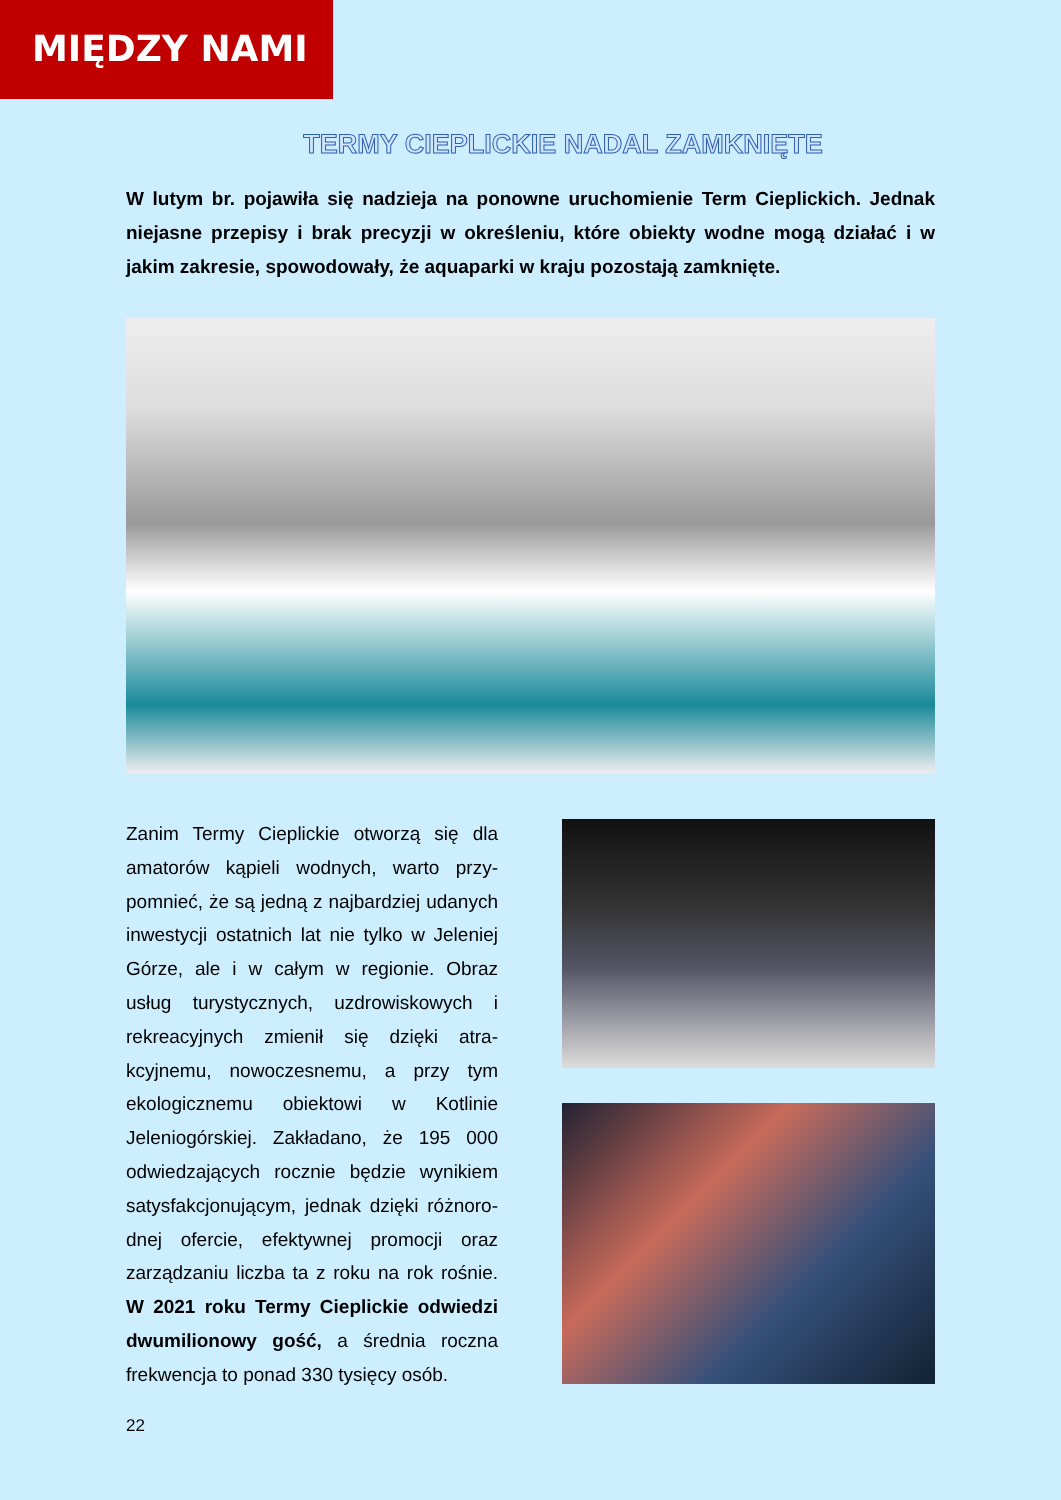MIĘDZY NAMI
TERMY CIEPLICKIE NADAL ZAMKNIĘTE
W lutym br. pojawiła się nadzieja na ponowne uruchomienie Term Cieplickich. Jednak niejasne przepisy i brak precyzji w określeniu, które obiekty wodne mogą działać i w jakim zakresie, spowodowały, że aquaparki w kraju pozostają zamknięte.
Zanim Termy Cieplickie otworzą się dla amatorów kąpieli wodnych, warto przy-pomnieć, że są jedną z najbardziej udanych inwestycji ostatnich lat nie tylko w Jeleniej Górze, ale i w całym w regionie. Obraz usług turystycznych, uzdrowiskowych i rekreacyjnych zmienił się dzięki atra-kcyjnemu, nowoczesnemu, a przy tym ekologicznemu obiektowi w Kotlinie Jeleniogórskiej. Zakładano, że 195 000 odwiedzających rocznie będzie wynikiem satysfakcjonującym, jednak dzięki różnoro-dnej ofercie, efektywnej promocji oraz zarządzaniu liczba ta z roku na rok rośnie. W 2021 roku Termy Cieplickie odwiedzi dwumilionowy gość, a średnia roczna frekwencja to ponad 330 tysięcy osób.
22